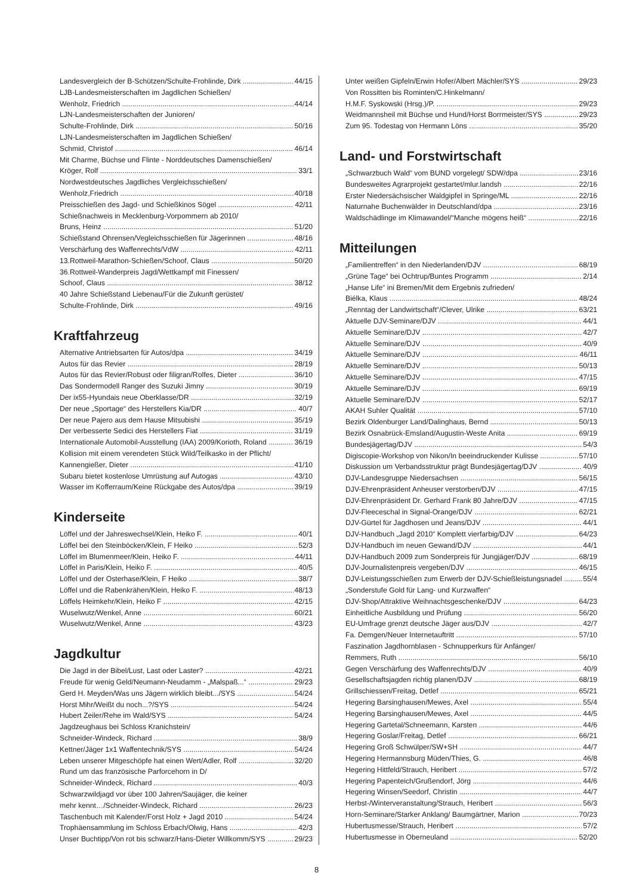Landesvergleich der B-Schützen/Schulte-Frohlinde, Dirk 44/15
LJB-Landesmeisterschaften im Jagdlichen Schießen/
Wenholz, Friedrich 44/14
LJN-Landesmeisterschaften der Junioren/
Schulte-Frohlinde, Dirk 50/16
LJN-Landesmeisterschaften im Jagdlichen Schießen/
Schmid, Christof 46/14
Mit Charme, Büchse und Flinte - Norddeutsches Damenschießen/
Kröger, Rolf 33/1
Nordwestdeutsches Jagdliches Vergleichsschießen/
Wenholz,Friedrich 40/18
Preisschießen des Jagd- und Schießkinos Sögel 42/11
Schießnachweis in Mecklenburg-Vorpommern ab 2010/
Bruns, Heinz 51/20
Schießstand Ohrensen/Vegleichsschießen für Jägerinnen 48/16
Verschärfung des Waffenrechts/VdW 42/11
13.Rottweil-Marathon-Schießen/Schoof, Claus 50/20
36.Rottweil-Wanderpreis Jagd/Wettkampf mit Finessen/
Schoof, Claus 38/12
40 Jahre Schießstand Liebenau/Für die Zukunft gerüstet/
Schulte-Frohlinde, Dirk 49/16
Kraftfahrzeug
Alternative Antriebsarten für Autos/dpa 34/19
Autos für das Revier 28/19
Autos für das Revier/Robust oder filigran/Rolfes, Dieter 36/10
Das Sondermodell Ranger des Suzuki Jimny 30/19
Der ix55-Hyundais neue Oberklasse/DR 32/19
Der neue „Sportage“ des Herstellers Kia/DR 40/7
Der neue Pajero aus dem Hause Mitsubishi 35/19
Der verbesserte Sedici des Herstellers Fiat 31/19
Internationale Automobil-Ausstellung (IAA) 2009/Korioth, Roland 36/19
Kollision mit einem verendeten Stück Wild/Teilkasko in der Pflicht/
Kannengießer, Dieter 41/10
Subaru bietet kostenlose Umrüstung auf Autogas 43/10
Wasser im Kofferraum/Keine Rückgabe des Autos/dpa 39/19
Kinderseite
Löffel und der Jahreswechsel/Klein, Heiko F. 40/1
Löffel bei den Steinböcken/Klein, F Heiko 52/3
Löffel im Blumenmeer/Klein, Heiko F. 44/11
Löffel in Paris/Klein, Heiko F. 40/5
Löffel und der Osterhase/Klein, F Heiko 38/7
Löffel und die Rabenkrähen/Klein, Heiko F. 48/13
Löffels Heimkehr/Klein, Heiko F 42/15
Wuselwutz/Wenkel, Anne 60/21
Wuselwutz/Wenkel, Anne 43/23
Jagdkultur
Die Jagd in der Bibel/Lust, Last oder Laster? 42/21
Freude für wenig Geld/Neumann-Neudamm - „Malspaß...“29/23
Gerd H. Meyden/Was uns Jägern wirklich bleibt.../SYS 54/24
Horst Mihr/Weißt du noch...?/SYS 54/24
Hubert Zeiler/Rehe im Wald/SYS 54/24
Jagdzeughaus bei Schloss Kranichstein/
Schneider-Windeck, Richard 38/9
Kettner/Jäger 1x1 Waffentechnik/SYS 54/24
Leben unserer Mitgeschöpfe hat einen Wert/Adler, Rolf 32/20
Rund um das französische Parforcehorn in D/
Schneider-Windeck, Richard 40/3
Schwarzwildjagd vor über 100 Jahren/Saujäger, die keiner
mehr kennt…/Schneider-Windeck, Richard 26/23
Taschenbuch mit Kalender/Forst Holz + Jagd 2010 54/24
Trophäensammlung im Schloss Erbach/Olwig, Hans 42/3
Unser Buchtipp/Von rot bis schwarz/Hans-Dieter Willkomm/SYS 29/23
Unter weißen Gipfeln/Erwin Hofer/Albert Mächler/SYS 29/23
Von Rossitten bis Rominten/C.Hinkelmann/
H.M.F. Syskowski (Hrsg.)/P. 29/23
Weidmannsheil mit Büchse und Hund/Horst Borrmeister/SYS 29/23
Zum 95. Todestag von Hermann Löns 35/20
Land- und Forstwirtschaft
„Schwarzbuch Wald“ vom BUND vorgelegt/ SDW/dpa 23/16
Bundesweites Agrarprojekt gestartet/mlur.landsh 22/16
Erster Niedersächsischer Waldgipfel in Springe/ML 22/16
Naturnahe Buchenwälder in Deutschland/dpa 23/16
Waldschädlinge im Klimawandel/“Manche mögens heiß“22/16
Mitteilungen
„Familientreffen“ in den Niederlanden/DJV 68/19
„Grüne Tage“ bei Ochtrup/Buntes Programm 2/14
„Hanse Life“ ini Bremen/Mit dem Ergebnis zufrieden/
Biélka, Klaus 48/24
„Renntag der Landwirtschaft“/Clever, Ulrike 63/21
Aktuelle DJV-Seminare/DJV 44/1
Aktuelle Seminare/DJV 42/7
Aktuelle Seminare/DJV 40/9
Aktuelle Seminare/DJV 46/11
Aktuelle Seminare/DJV 50/13
Aktuelle Seminare/DJV 47/15
Aktuelle Seminare/DJV 69/19
Aktuelle Seminare/DJV 52/17
AKAH Suhler Qualität 57/10
Bezirk Oldenburger Land/Dalinghaus, Bernd 50/13
Bezirk Osnabrück-Emsland/Augustin-Weste Anita 69/19
Bundesjägertag/DJV 54/3
Digiscopie-Workshop von Nikon/In beeindruckender Kulisse 57/10
Diskussion um Verbandsstruktur prägt Bundesjägertag/DJV 40/9
DJV-Landesgruppe Niedersachsen 56/15
DJV-Ehrenpräsident Anheuser verstorben/DJV 47/15
DJV-Ehrenpräsident Dr. Gerhard Frank 80 Jahre/DJV 47/15
DJV-Fleeceschal in Signal-Orange/DJV 62/21
DJV-Gürtel für Jagdhosen und Jeans/DJV 44/1
DJV-Handbuch „Jagd 2010“ Komplett vierfarbig/DJV 64/23
DJV-Handbuch im neuen Gewand/DJV 44/1
DJV-Handbuch 2009 zum Sonderpreis für Jungjäger/DJV 68/19
DJV-Journalistenpreis vergeben/DJV 46/15
DJV-Leistungsschießen zum Erwerb der DJV-Schießleistungsnadel 55/4
„Sonderstufe Gold für Lang- und Kurzwaffen“
DJV-Shop/Attraktive Weihnachtsgeschenke/DJV 64/23
Einheitliche Ausbildung und Prüfung 56/20
EU-Umfrage grenzt deutsche Jäger aus/DJV 42/7
Fa. Demgen/Neuer Internetauftritt 57/10
Faszination Jagdhornblasen - Schnupperkurs für Anfänger/
Remmers, Ruth 56/10
Gegen Verschärfung des Waffenrechts/DJV 40/9
Gesellschaftsjagden richtig planen/DJV 68/19
Grillschiessen/Freitag, Detlef 65/21
Hegering Barsinghausen/Mewes, Axel 55/4
Hegering Barsinghausen/Mewes, Axel 44/5
Hegering Gartetal/Schneemann, Karsten 44/6
Hegering Goslar/Freitag, Detlef 66/21
Hegering Groß Schwülper/SW+SH 44/7
Hegering Hermannsburg Müden/Thies, G. 46/8
Hegering Hittfeld/Strauch, Heribert 57/2
Hegering Papenteich/Grußendorf, Jörg 44/6
Hegering Winsen/Seedorf, Christin 44/7
Herbst-/Winterveranstaltung/Strauch, Heribert 56/3
Horn-Seminare/Starker Anklang/ Baumgärtner, Marion 70/23
Hubertusmesse/Strauch, Heribert 57/2
Hubertusmesse in Oberneuland 52/20
8